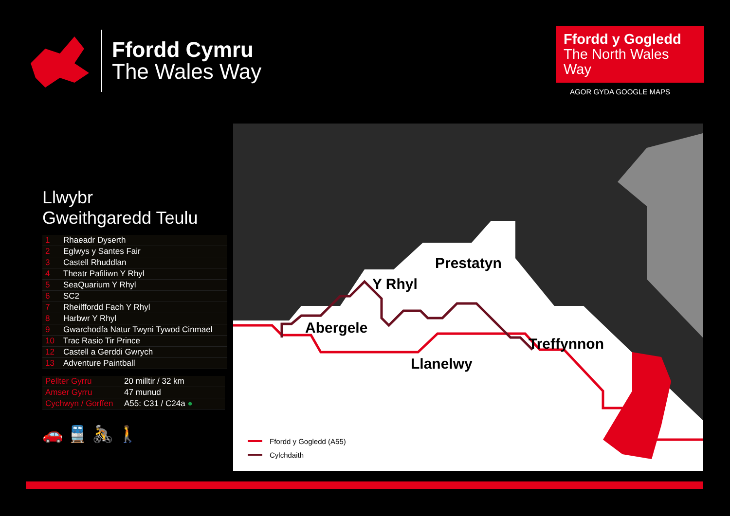Ffordd Cymru
The Wales Way
Ffordd y Gogledd
The North Wales Way
AGOR GYDA GOOGLE MAPS
Llwybr
Gweithgaredd Teulu
| 1 | Rhaeadr Dyserth |
| 2 | Eglwys y Santes Fair |
| 3 | Castell Rhuddlan |
| 4 | Theatr Pafiliwn Y Rhyl |
| 5 | SeaQuarium Y Rhyl |
| 6 | SC2 |
| 7 | Rheilffordd Fach Y Rhyl |
| 8 | Harbwr Y Rhyl |
| 9 | Gwarchodfa Natur Twyni Tywod Cinmael |
| 10 | Trac Rasio Tir Prince |
| 12 | Castell a Gerddi Gwrych |
| 13 | Adventure Paintball |
| Pellter Gyrru | 20 milltir / 32 km |
| Amser Gyrru | 47 munud |
| Cychwyn / Gorffen | A55: C31 / C24a ● |
🚗 🚆 🚴 🚶
Prestatyn
Y Rhyl
Abergele
Treffynnon
Llanelwy
Ffordd y Gogledd (A55)
Cylchdaith